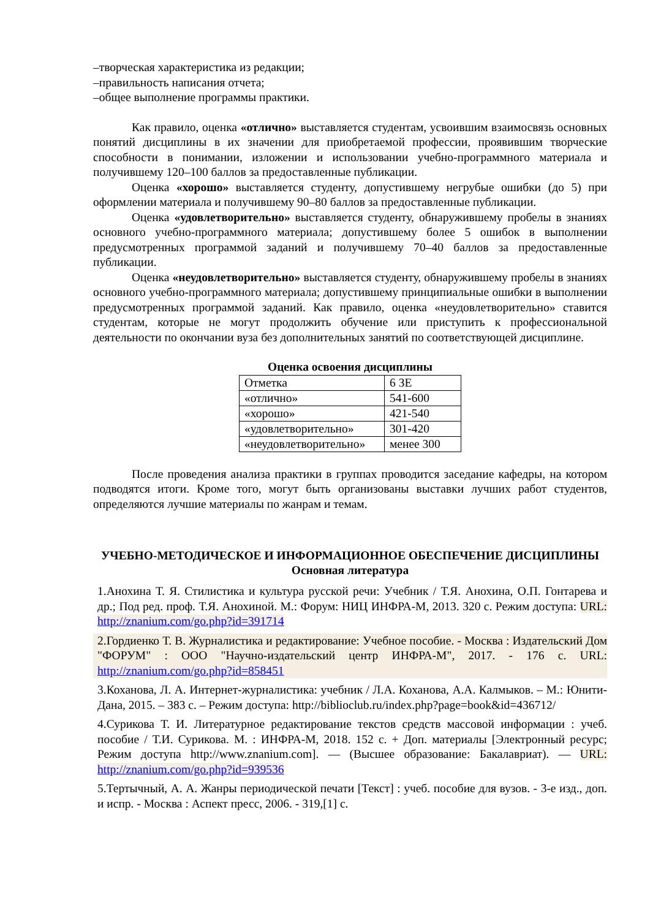–творческая характеристика из редакции;
–правильность написания отчета;
–общее выполнение программы практики.
Как правило, оценка «отлично» выставляется студентам, усвоившим взаимосвязь основных понятий дисциплины в их значении для приобретаемой профессии, проявившим творческие способности в понимании, изложении и использовании учебно-программного материала и получившему 120–100 баллов за предоставленные публикации.
Оценка «хорошо» выставляется студенту, допустившему негрубые ошибки (до 5) при оформлении материала и получившему 90–80 баллов за предоставленные публикации.
Оценка «удовлетворительно» выставляется студенту, обнаружившему пробелы в знаниях основного учебно-программного материала; допустившему более 5 ошибок в выполнении предусмотренных программой заданий и получившему 70–40 баллов за предоставленные публикации.
Оценка «неудовлетворительно» выставляется студенту, обнаружившему пробелы в знаниях основного учебно-программного материала; допустившему принципиальные ошибки в выполнении предусмотренных программой заданий. Как правило, оценка «неудовлетворительно» ставится студентам, которые не могут продолжить обучение или приступить к профессиональной деятельности по окончании вуза без дополнительных занятий по соответствующей дисциплине.
Оценка освоения дисциплины
| Отметка | 6 ЗЕ |
| «отлично» | 541-600 |
| «хорошо» | 421-540 |
| «удовлетворительно» | 301-420 |
| «неудовлетворительно» | менее 300 |
После проведения анализа практики в группах проводится заседание кафедры, на котором подводятся итоги. Кроме того, могут быть организованы выставки лучших работ студентов, определяются лучшие материалы по жанрам и темам.
УЧЕБНО-МЕТОДИЧЕСКОЕ И ИНФОРМАЦИОННОЕ ОБЕСПЕЧЕНИЕ ДИСЦИПЛИНЫ
Основная литература
1.Анохина Т. Я. Стилистика и культура русской речи: Учебник / Т.Я. Анохина, О.П. Гонтарева и др.; Под ред. проф. Т.Я. Анохиной. М.: Форум: НИЦ ИНФРА-М, 2013. 320 с. Режим доступа: URL: http://znanium.com/go.php?id=391714
2.Гордиенко Т. В. Журналистика и редактирование: Учебное пособие. - Москва : Издательский Дом "ФОРУМ" : ООО "Научно-издательский центр ИНФРА-М", 2017. - 176 с. URL: http://znanium.com/go.php?id=858451
3.Коханова, Л. А. Интернет-журналистика: учебник / Л.А. Коханова, А.А. Калмыков. – М.: Юнити-Дана, 2015. – 383 с. – Режим доступа: http://biblioclub.ru/index.php?page=book&id=436712/
4.Сурикова Т. И. Литературное редактирование текстов средств массовой информации : учеб. пособие / Т.И. Сурикова. М. : ИНФРА-М, 2018. 152 с. + Доп. материалы [Электронный ресурс; Режим доступа http://www.znanium.com]. — (Высшее образование: Бакалавриат). — URL: http://znanium.com/go.php?id=939536
5.Тертычный, А. А. Жанры периодической печати [Текст] : учеб. пособие для вузов. - 3-е изд., доп. и испр. - Москва : Аспект пресс, 2006. - 319,[1] с.